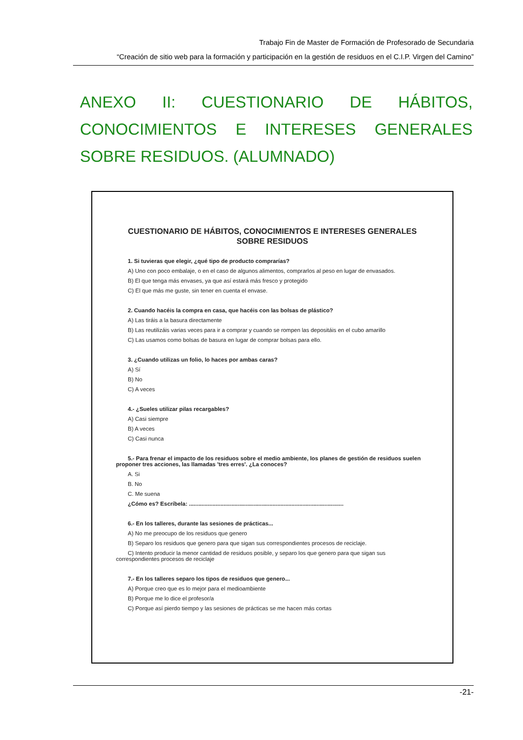Trabajo Fin de Master de Formación de Profesorado de Secundaria
“Creación de sitio web para la formación y participación en la gestión de residuos en el C.I.P. Virgen del Camino”
ANEXO II: CUESTIONARIO DE HÁBITOS, CONOCIMIENTOS E INTERESES GENERALES SOBRE RESIDUOS. (ALUMNADO)
CUESTIONARIO DE HÁBITOS, CONOCIMIENTOS E INTERESES GENERALES SOBRE RESIDUOS
1. Si tuvieras que elegir, ¿qué tipo de producto comprarías?
A) Uno con poco embalaje, o en el caso de algunos alimentos, comprarlos al peso en lugar de envasados.
B) El que tenga más envases, ya que así estará más fresco y protegido
C) El que más me guste, sin tener en cuenta el envase.
2. Cuando hacéis la compra en casa, que hacéis con las bolsas de plástico?
A) Las tiráis a la basura directamente
B) Las reutilizáis varias veces para ir a comprar y cuando se rompen las depositáis en el cubo amarillo
C) Las usamos como bolsas de basura en lugar de comprar bolsas para ello.
3. ¿Cuando utilizas un folio, lo haces por ambas caras?
A) Sí
B) No
C) A veces
4.- ¿Sueles utilizar pilas recargables?
A) Casi siempre
B) A veces
C) Casi nunca
5.- Para frenar el impacto de los residuos sobre el medio ambiente, los planes de gestión de residuos suelen proponer tres acciones, las llamadas 'tres erres'. ¿La conoces?
A. Si
B. No
C. Me suena
¿Cómo es? Escríbela: ..................................................................................................
6.- En los talleres, durante las sesiones de prácticas...
A) No me preocupo de los residuos que genero
B) Separo los residuos que genero para que sigan sus correspondientes procesos de reciclaje.
C) Intento producir la menor cantidad de residuos posible, y separo los que genero para que sigan sus correspondientes procesos de reciclaje
7.- En los talleres separo los tipos de residuos que genero...
A) Porque creo que es lo mejor para el medioambiente
B) Porque me lo dice el profesor/a
C) Porque así pierdo tiempo y las sesiones de prácticas se me hacen más cortas
-21-